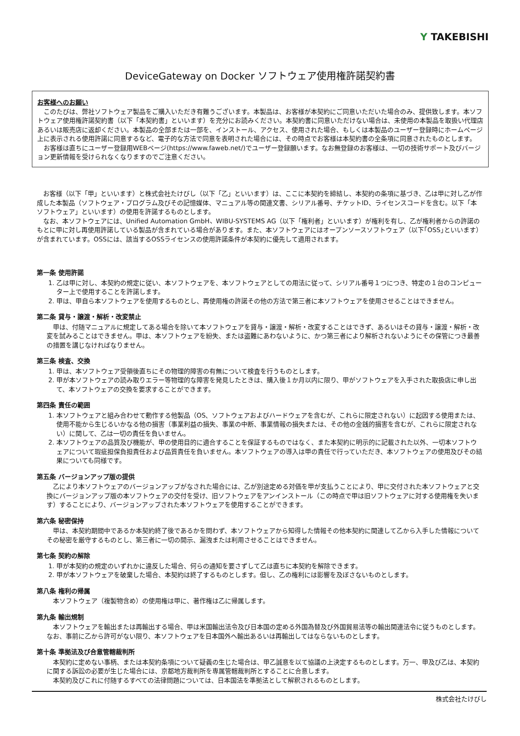Y TAKEBISHI
DeviceGateway on Docker ソフトウェア使用権許諾契約書
お客様へのお願い
このたびは、弊社ソフトウェア製品をご購入いただき有難うございます。本製品は、お客様が本契約にご同意いただいた場合のみ、提供致します。本ソフトウェア使用権許諾契約書（以下「本契約書」といいます）を充分にお読みください。本契約書に同意いただけない場合は、未使用の本製品を取扱い代理店あるいは販売店に返却ください。本製品の全部または一部を、インストール、アクセス、使用された場合、もしくは本製品のユーザー登録時にホームページ上に表示される使用許諾に同意するなど、電子的な方法で同意を表明された場合には、その時点でお客様は本契約書の全条項に同意されたものとします。
お客様は直ちにユーザー登録用WEBページ(https://www.faweb.net/)でユーザー登録願います。なお無登録のお客様は、一切の技術サポート及びバージョン更新情報を受けられなくなりますのでご注意ください。
お客様（以下「甲」といいます）と株式会社たけびし（以下「乙」といいます）は、ここに本契約を締結し、本契約の条項に基づき、乙は甲に対し乙が作成した本製品（ソフトウェア・プログラム及びその記憶媒体、マニュアル等の関連文書、シリアル番号、チケットID、ライセンスコードを含む。以下「本ソフトウェア」といいます）の使用を許諾するものとします。
なお、本ソフトウェアには、Unified Automation GmbH、WIBU-SYSTEMS AG（以下「権利者」といいます）が権利を有し、乙が権利者からの許諾のもとに甲に対し再使用許諾している製品が含まれている場合があります。また、本ソフトウェアにはオープンソースソフトウェア（以下｢OSS｣といいます）が含まれています。OSSには、該当するOSSライセンスの使用許諾条件が本契約に優先して適用されます。
第一条 使用許諾
1. 乙は甲に対し、本契約の規定に従い、本ソフトウェアを、本ソフトウェアとしての用法に従って、シリアル番号１つにつき、特定の１台のコンピューター上で使用することを許諾します。
2. 甲は、甲自ら本ソフトウェアを使用するものとし、再使用権の許諾その他の方法で第三者に本ソフトウェアを使用させることはできません。
第二条 貸与・譲渡・解析・改変禁止
甲は、付随マニュアルに規定してある場合を除いて本ソフトウェアを貸与・譲渡・解析・改変することはできず、あるいはその貸与・譲渡・解析・改変を試みることはできません。甲は、本ソフトウェアを紛失、または盗難にあわないように、かつ第三者により解析されないようにその保管につき最善の措置を講じなければなりません。
第三条 検査、交換
1. 甲は、本ソフトウェア受領後直ちにその物理的障害の有無について検査を行うものとします。
2. 甲が本ソフトウェアの読み取りエラー等物理的な障害を発見したときは、購入後１か月以内に限り、甲がソフトウェアを入手された取扱店に申し出て、本ソフトウェアの交換を要求することができます。
第四条 責任の範囲
1. 本ソフトウェアと組み合わせて動作する他製品（OS、ソフトウェアおよびハードウェアを含むが、これらに限定されない）に起因する使用または、使用不能から生じるいかなる他の損害（事業利益の損失、事業の中断、事業情報の損失または、その他の金銭的損害を含むが、これらに限定されない）に関して、乙は一切の責任を負いません。
2. 本ソフトウェアの品質及び機能が、甲の使用目的に適合することを保証するものではなく、また本契約に明示的に記載された以外、一切本ソフトウェアについて瑕疵担保負担責任および品質責任を負いません。本ソフトウェアの導入は甲の責任で行っていただき、本ソフトウェアの使用及びその結果についても同様です。
第五条 バージョンアップ版の提供
乙により本ソフトウェアのバージョンアップがなされた場合には、乙が別途定める対価を甲が支払うことにより、甲に交付された本ソフトウェアと交換にバージョンアップ版の本ソフトウェアの交付を受け、旧ソフトウェアをアンインストール（この時点で甲は旧ソフトウェアに対する使用権を失います）することにより、バージョンアップされた本ソフトウェアを使用することができます。
第六条 秘密保持
甲は、本契約期間中であるか本契約終了後であるかを問わず、本ソフトウェアから知得した情報その他本契約に関連して乙から入手した情報についてその秘密を厳守するものとし、第三者に一切の開示、漏洩または利用させることはできません。
第七条 契約の解除
1. 甲が本契約の規定のいずれかに違反した場合、何らの通知を要さずして乙は直ちに本契約を解除できます。
2. 甲が本ソフトウェアを破棄した場合、本契約は終了するものとします。但し、乙の権利には影響を及ぼさないものとします。
第八条 権利の帰属
本ソフトウェア（複製物含め）の使用権は甲に、著作権は乙に帰属します。
第九条 輸出規制
本ソフトウェアを輸出または再輸出する場合、甲は米国輸出法令及び日本国の定める外国為替及び外国貿易法等の輸出関連法令に従うものとします。なお、事前に乙から許可がない限り、本ソフトウェアを日本国外へ輸出あるいは再輸出してはならないものとします。
第十条 準拠法及び合意管轄裁判所
本契約に定めない事柄、または本契約条項について疑義の生じた場合は、甲乙誠意を以て協議の上決定するものとします。万一、甲及び乙は、本契約に関する訴訟の必要が生じた場合には、京都地方裁判所を専属管轄裁判所とすることに合意します。
本契約及びこれに付随するすべての法律問題については、日本国法を準拠法として解釈されるものとします。
株式会社たけびし